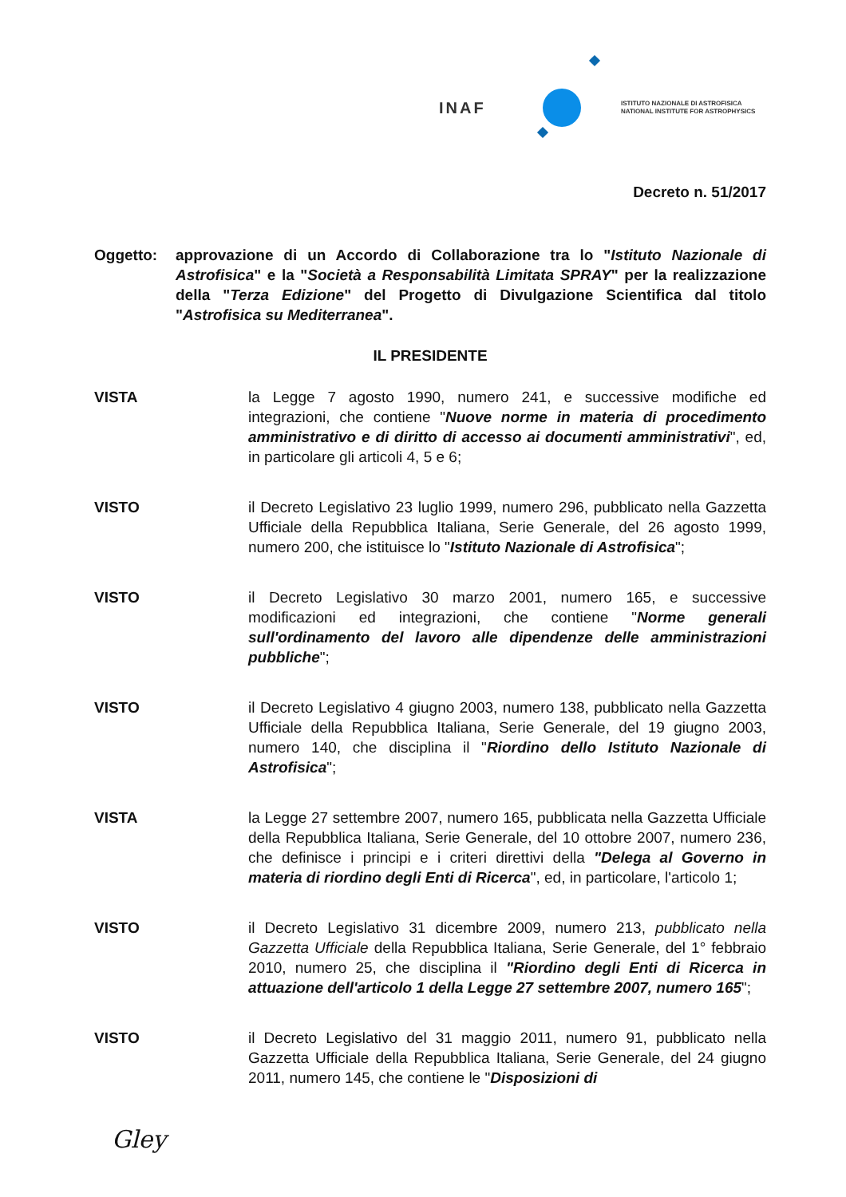INAF
ISTITUTO NAZIONALE DI ASTROFISICA
NATIONAL INSTITUTE FOR ASTROPHYSICS
Decreto n. 51/2017
Oggetto: approvazione di un Accordo di Collaborazione tra lo "Istituto Nazionale di Astrofisica" e la "Società a Responsabilità Limitata SPRAY" per la realizzazione della "Terza Edizione" del Progetto di Divulgazione Scientifica dal titolo "Astrofisica su Mediterranea".
IL PRESIDENTE
VISTA la Legge 7 agosto 1990, numero 241, e successive modifiche ed integrazioni, che contiene "Nuove norme in materia di procedimento amministrativo e di diritto di accesso ai documenti amministrativi", ed, in particolare gli articoli 4, 5 e 6;
VISTO il Decreto Legislativo 23 luglio 1999, numero 296, pubblicato nella Gazzetta Ufficiale della Repubblica Italiana, Serie Generale, del 26 agosto 1999, numero 200, che istituisce lo "Istituto Nazionale di Astrofisica";
VISTO il Decreto Legislativo 30 marzo 2001, numero 165, e successive modificazioni ed integrazioni, che contiene "Norme generali sull'ordinamento del lavoro alle dipendenze delle amministrazioni pubbliche";
VISTO il Decreto Legislativo 4 giugno 2003, numero 138, pubblicato nella Gazzetta Ufficiale della Repubblica Italiana, Serie Generale, del 19 giugno 2003, numero 140, che disciplina il "Riordino dello Istituto Nazionale di Astrofisica";
VISTA la Legge 27 settembre 2007, numero 165, pubblicata nella Gazzetta Ufficiale della Repubblica Italiana, Serie Generale, del 10 ottobre 2007, numero 236, che definisce i principi e i criteri direttivi della "Delega al Governo in materia di riordino degli Enti di Ricerca", ed, in particolare, l'articolo 1;
VISTO il Decreto Legislativo 31 dicembre 2009, numero 213, pubblicato nella Gazzetta Ufficiale della Repubblica Italiana, Serie Generale, del 1° febbraio 2010, numero 25, che disciplina il "Riordino degli Enti di Ricerca in attuazione dell'articolo 1 della Legge 27 settembre 2007, numero 165";
VISTO il Decreto Legislativo del 31 maggio 2011, numero 91, pubblicato nella Gazzetta Ufficiale della Repubblica Italiana, Serie Generale, del 24 giugno 2011, numero 145, che contiene le "Disposizioni di
Gley